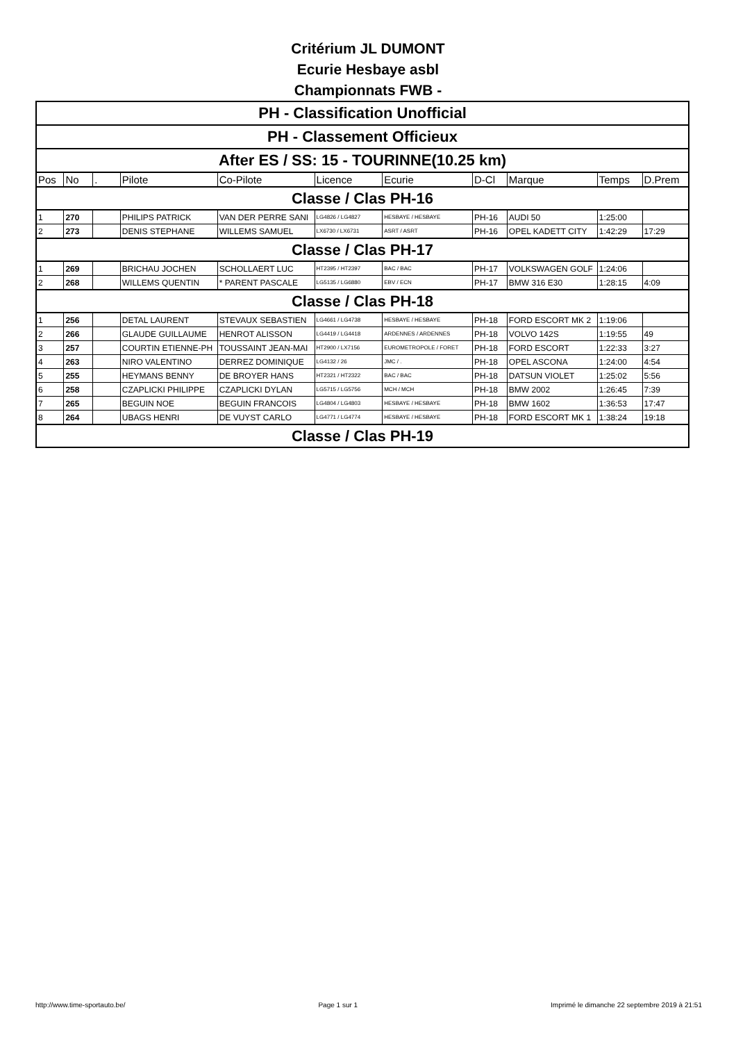Critérium JL DUMONT
Ecurie Hesbaye asbl
Championnats FWB -
| PH - Classification Unofficial | | | | | | | | | | |
| PH - Classement Officieux | | | | | | | | | | |
| After ES / SS: 15 - TOURINNE(10.25 km) | | | | | | | | | | |
| Pos | No | . | Pilote | Co-Pilote | Licence | Ecurie | D-Cl | Marque | Temps | D.Prem |
| Classe / Clas PH-16 | | | | | | | | | | |
| 1 | 270 | | PHILIPS PATRICK | VAN DER PERRE SANI | LG4826 / LG4827 | HESBAYE / HESBAYE | PH-16 | AUDI 50 | 1:25:00 | |
| 2 | 273 | | DENIS STEPHANE | WILLEMS SAMUEL | LX6730 / LX6731 | ASRT / ASRT | PH-16 | OPEL KADETT CITY | 1:42:29 | 17:29 |
| Classe / Clas PH-17 | | | | | | | | | | |
| 1 | 269 | | BRICHAU JOCHEN | SCHOLLAERT LUC | HT2395 / HT2397 | BAC / BAC | PH-17 | VOLKSWAGEN GOLF | 1:24:06 | |
| 2 | 268 | | WILLEMS QUENTIN | * PARENT PASCALE | LG5135 / LG6880 | EBV / ECN | PH-17 | BMW 316 E30 | 1:28:15 | 4:09 |
| Classe / Clas PH-18 | | | | | | | | | | |
| 1 | 256 | | DETAL LAURENT | STEVAUX SEBASTIEN | LG4661 / LG4738 | HESBAYE / HESBAYE | PH-18 | FORD ESCORT MK 2 | 1:19:06 | |
| 2 | 266 | | GLAUDE GUILLAUME | HENROT ALISSON | LG4419 / LG4418 | ARDENNES / ARDENNES | PH-18 | VOLVO 142S | 1:19:55 | 49 |
| 3 | 257 | | COURTIN ETIENNE-PH | TOUSSAINT JEAN-MAI | HT2900 / LX7156 | EUROMETROPOLE / FORET | PH-18 | FORD ESCORT | 1:22:33 | 3:27 |
| 4 | 263 | | NIRO VALENTINO | DERREZ DOMINIQUE | LG4132 / 26 | JMC / . | PH-18 | OPEL ASCONA | 1:24:00 | 4:54 |
| 5 | 255 | | HEYMANS BENNY | DE BROYER HANS | HT2321 / HT2322 | BAC / BAC | PH-18 | DATSUN VIOLET | 1:25:02 | 5:56 |
| 6 | 258 | | CZAPLICKI PHILIPPE | CZAPLICKI DYLAN | LG5715 / LG5756 | MCH / MCH | PH-18 | BMW 2002 | 1:26:45 | 7:39 |
| 7 | 265 | | BEGUIN NOE | BEGUIN FRANCOIS | LG4804 / LG4803 | HESBAYE / HESBAYE | PH-18 | BMW 1602 | 1:36:53 | 17:47 |
| 8 | 264 | | UBAGS HENRI | DE VUYST CARLO | LG4771 / LG4774 | HESBAYE / HESBAYE | PH-18 | FORD ESCORT MK 1 | 1:38:24 | 19:18 |
| Classe / Clas PH-19 | | | | | | | | | | |
http://www.time-sportauto.be/ Page 1 sur 1 Imprimé le dimanche 22 septembre 2019 à 21:51